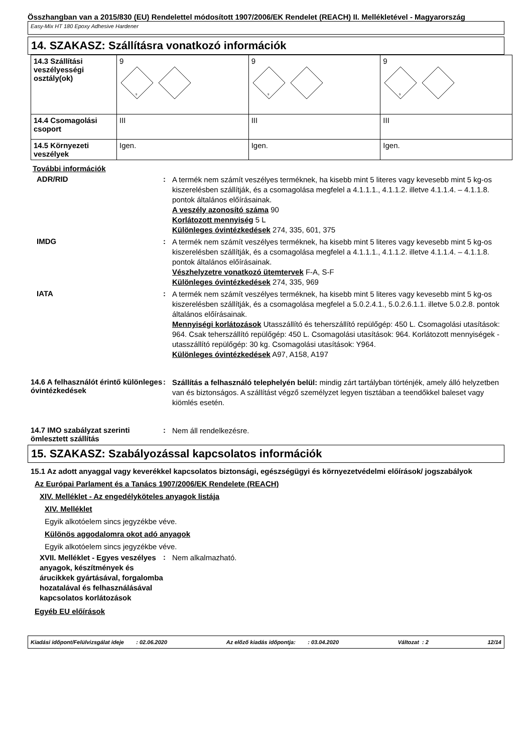Összhangban van a 2015/830 (EU) Rendelettel módosított 1907/2006/EK Rendelet (REACH) II. Mellékletével - Magyarország
Easy-Mix HT 180 Epoxy Adhesive Hardener
14. SZAKASZ: Szállításra vonatkozó információk
| 14.3 Szállítási veszélyességi osztály(ok) | 9 9 | 9 9 | 9 9 |
| 14.4 Csomagolási csoport | III | III | III |
| 14.5 Környezeti veszélyek | Igen. | Igen. | Igen. |
További információk
ADR/RID :
A termék nem számít veszélyes terméknek, ha kisebb mint 5 literes vagy kevesebb mint 5 kg-os kiszerelésben szállítják, és a csomagolása megfelel a 4.1.1.1., 4.1.1.2. illetve 4.1.1.4. – 4.1.1.8. pontok általános előírásainak.
A veszély azonosító száma 90
Korlátozott mennyiség 5 L
Különleges óvintézkedések 274, 335, 601, 375
IMDG :
A termék nem számít veszélyes terméknek, ha kisebb mint 5 literes vagy kevesebb mint 5 kg-os kiszerelésben szállítják, és a csomagolása megfelel a 4.1.1.1., 4.1.1.2. illetve 4.1.1.4. – 4.1.1.8. pontok általános előírásainak.
Vészhelyzetre vonatkozó ütemtervek F-A, S-F
Különleges óvintézkedések 274, 335, 969
IATA :
A termék nem számít veszélyes terméknek, ha kisebb mint 5 literes vagy kevesebb mint 5 kg-os kiszerelésben szállítják, és a csomagolása megfelel a 5.0.2.4.1., 5.0.2.6.1.1. illetve 5.0.2.8. pontok általános előírásainak.
Mennyiségi korlátozások Utasszállító és teherszállító repülőgép: 450 L. Csomagolási utasítások: 964. Csak teherszállító repülőgép: 450 L. Csomagolási utasítások: 964. Korlátozott mennyiségek - utasszállító repülőgép: 30 kg. Csomagolási utasítások: Y964.
Különleges óvintézkedések A97, A158, A197
14.6 A felhasználót érintő különleges óvintézkedések
:
Szállítás a felhasználó telephelyén belül: mindig zárt tartályban történjék, amely álló helyzetben van és biztonságos. A szállítást végző személyzet legyen tisztában a teendőkkel baleset vagy kiömlés esetén.
14.7 IMO szabályzat szerinti ömlesztett szállítás
:
Nem áll rendelkezésre.
15. SZAKASZ: Szabályozással kapcsolatos információk
15.1 Az adott anyaggal vagy keverékkel kapcsolatos biztonsági, egészségügyi és környezetvédelmi előírások/ jogszabályok
Az Európai Parlament és a Tanács 1907/2006/EK Rendelete (REACH)
XIV. Melléklet - Az engedélyköteles anyagok listája
XIV. Melléklet
Egyik alkotóelem sincs jegyzékbe véve.
Különös aggodalomra okot adó anyagok
Egyik alkotóelem sincs jegyzékbe véve.
XVII. Melléklet - Egyes veszélyes anyagok, készítmények és árucikkek gyártásával, forgalomba hozatalával és felhasználásával kapcsolatos korlátozások
:
Nem alkalmazható.
Egyéb EU előírások
Kiadási időpont/Felülvizsgálat ideje : 02.06.2020 Az előző kiadás időpontja: : 03.04.2020 Változat : 2 12/14